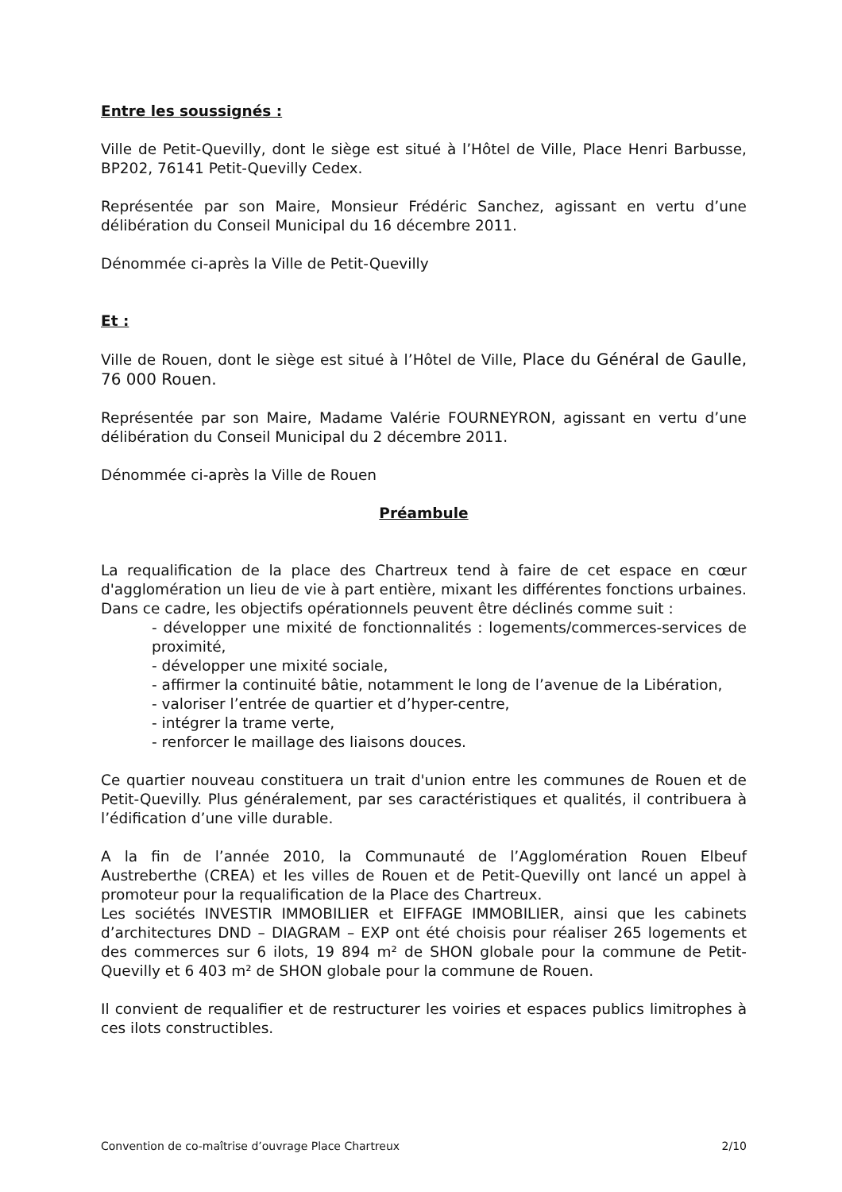Entre les soussignés :
Ville de Petit-Quevilly, dont le siège est situé à l’Hôtel de Ville, Place Henri Barbusse, BP202, 76141 Petit-Quevilly Cedex.
Représentée par son Maire, Monsieur Frédéric Sanchez, agissant en vertu d’une délibération du Conseil Municipal du 16 décembre 2011.
Dénommée ci-après la Ville de Petit-Quevilly
Et :
Ville de Rouen, dont le siège est situé à l’Hôtel de Ville, Place du Général de Gaulle, 76 000 Rouen.
Représentée par son Maire, Madame Valérie FOURNEYRON, agissant en vertu d’une délibération du Conseil Municipal du 2 décembre 2011.
Dénommée ci-après la Ville de Rouen
Préambule
La requalification de la place des Chartreux tend à faire de cet espace en cœur d'agglomération un lieu de vie à part entière, mixant les différentes fonctions urbaines. Dans ce cadre, les objectifs opérationnels peuvent être déclinés comme suit :
- développer une mixité de fonctionnalités : logements/commerces-services de proximité,
- développer une mixité sociale,
- affirmer la continuité bâtie, notamment le long de l’avenue de la Libération,
- valoriser l’entrée de quartier et d’hyper-centre,
- intégrer la trame verte,
- renforcer le maillage des liaisons douces.
Ce quartier nouveau constituera un trait d'union entre les communes de Rouen et de Petit-Quevilly. Plus généralement, par ses caractéristiques et qualités, il contribuera à l’édification d’une ville durable.
A la fin de l’année 2010, la Communauté de l’Agglomération Rouen Elbeuf Austreberthe (CREA) et les villes de Rouen et de Petit-Quevilly ont lancé un appel à promoteur pour la requalification de la Place des Chartreux.
Les sociétés INVESTIR IMMOBILIER et EIFFAGE IMMOBILIER, ainsi que les cabinets d’architectures DND – DIAGRAM – EXP ont été choisis pour réaliser 265 logements et des commerces sur 6 ilots, 19 894 m² de SHON globale pour la commune de Petit-Quevilly et 6 403 m² de SHON globale pour la commune de Rouen.
Il convient de requalifier et de restructurer les voiries et espaces publics limitrophes à ces ilots constructibles.
Convention de co-maîtrise d’ouvrage Place Chartreux 2/10